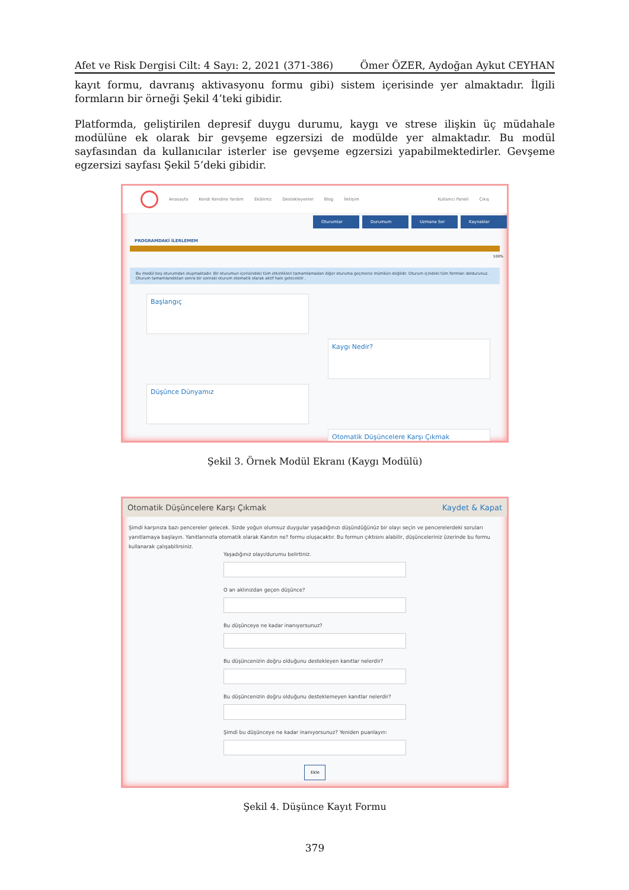Afet ve Risk Dergisi Cilt: 4 Sayı: 2, 2021 (371-386) Ömer ÖZER, Aydoğan Aykut CEYHAN
kayıt formu, davranış aktivasyonu formu gibi) sistem içerisinde yer almaktadır. İlgili formların bir örneği Şekil 4’teki gibidir.
Platformda, geliştirilen depresif duygu durumu, kaygı ve strese ilişkin üç müdahale modülüne ek olarak bir gevşeme egzersizi de modülde yer almaktadır. Bu modül sayfasından da kullanıcılar isterler ise gevşeme egzersizi yapabilmektedirler. Gevşeme egzersizi sayfası Şekil 5’deki gibidir.
Anasayfa Kendi Kendine Yardım Ekibimiz Destekleyenler Blog İletişim Kullanıcı Paneli Çıkış
Oturumlar Durumum Uzmana Sor Kaynaklar
PROGRAMDAKİ İLERLEMEM
100%
Bu modül beş oturumdan oluşmaktadır. Bir oturumun içerisindeki tüm etkinlikleri tamamlamadan diğer oturuma geçmeniz mümkün değildir. Oturum içindeki tüm formları doldurunuz. Oturum tamamlandıktan sonra bir sonraki oturum otomatik olarak aktif hale gelecektir .
Başlangıç
Kaygı Nedir?
Düşünce Dünyamız
Otomatik Düşüncelere Karşı Çıkmak
Şekil 3. Örnek Modül Ekranı (Kaygı Modülü)
Otomatik Düşüncelere Karşı Çıkmak Kaydet & Kapat
Şimdi karşınıza bazı pencereler gelecek. Sizde yoğun olumsuz duygular yaşadığınızı düşündüğünüz bir olayı seçin ve pencerelerdeki soruları yanıtlamaya başlayın. Yanıtlarınızla otomatik olarak Kanıtın ne? formu oluşacaktır. Bu formun çıktısını alabilir, düşünceleriniz üzerinde bu formu kullanarak çalışabilirsiniz.
Yaşadığınız olayı/durumu belirtiniz.
O an aklınızdan geçen düşünce?
Bu düşünceye ne kadar inanıyorsunuz?
Bu düşüncenizin doğru olduğunu destekleyen kanıtlar nelerdir?
Bu düşüncenizin doğru olduğunu desteklemeyen kanıtlar nelerdir?
Şimdi bu düşünceye ne kadar inanıyorsunuz? Yeniden puanlayın:
Ekle
Şekil 4. Düşünce Kayıt Formu
379